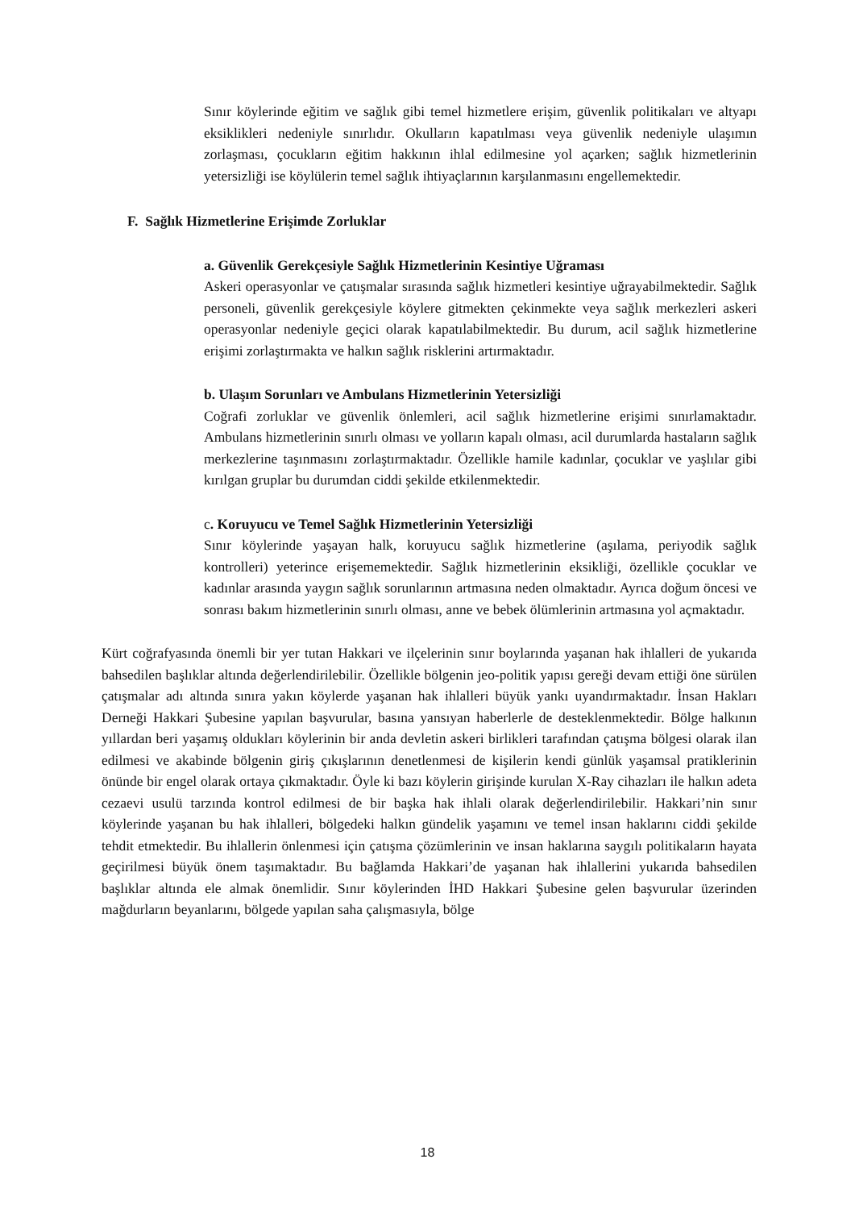Sınır köylerinde eğitim ve sağlık gibi temel hizmetlere erişim, güvenlik politikaları ve altyapı eksiklikleri nedeniyle sınırlıdır. Okulların kapatılması veya güvenlik nedeniyle ulaşımın zorlaşması, çocukların eğitim hakkının ihlal edilmesine yol açarken; sağlık hizmetlerinin yetersizliği ise köylülerin temel sağlık ihtiyaçlarının karşılanmasını engellemektedir.
F. Sağlık Hizmetlerine Erişimde Zorluklar
a. Güvenlik Gerekçesiyle Sağlık Hizmetlerinin Kesintiye Uğraması
Askeri operasyonlar ve çatışmalar sırasında sağlık hizmetleri kesintiye uğrayabilmektedir. Sağlık personeli, güvenlik gerekçesiyle köylere gitmekten çekinmekte veya sağlık merkezleri askeri operasyonlar nedeniyle geçici olarak kapatılabilmektedir. Bu durum, acil sağlık hizmetlerine erişimi zorlaştırmakta ve halkın sağlık risklerini artırmaktadır.
b. Ulaşım Sorunları ve Ambulans Hizmetlerinin Yetersizliği
Coğrafi zorluklar ve güvenlik önlemleri, acil sağlık hizmetlerine erişimi sınırlamaktadır. Ambulans hizmetlerinin sınırlı olması ve yolların kapalı olması, acil durumlarda hastaların sağlık merkezlerine taşınmasını zorlaştırmaktadır. Özellikle hamile kadınlar, çocuklar ve yaşlılar gibi kırılgan gruplar bu durumdan ciddi şekilde etkilenmektedir.
c. Koruyucu ve Temel Sağlık Hizmetlerinin Yetersizliği
Sınır köylerinde yaşayan halk, koruyucu sağlık hizmetlerine (aşılama, periyodik sağlık kontrolleri) yeterince erişememektedir. Sağlık hizmetlerinin eksikliği, özellikle çocuklar ve kadınlar arasında yaygın sağlık sorunlarının artmasına neden olmaktadır. Ayrıca doğum öncesi ve sonrası bakım hizmetlerinin sınırlı olması, anne ve bebek ölümlerinin artmasına yol açmaktadır.
Kürt coğrafyasında önemli bir yer tutan Hakkari ve ilçelerinin sınır boylarında yaşanan hak ihlalleri de yukarıda bahsedilen başlıklar altında değerlendirilebilir. Özellikle bölgenin jeo-politik yapısı gereği devam ettiği öne sürülen çatışmalar adı altında sınıra yakın köylerde yaşanan hak ihlalleri büyük yankı uyandırmaktadır. İnsan Hakları Derneği Hakkari Şubesine yapılan başvurular, basına yansıyan haberlerle de desteklenmektedir. Bölge halkının yıllardan beri yaşamış oldukları köylerinin bir anda devletin askeri birlikleri tarafından çatışma bölgesi olarak ilan edilmesi ve akabinde bölgenin giriş çıkışlarının denetlenmesi de kişilerin kendi günlük yaşamsal pratiklerinin önünde bir engel olarak ortaya çıkmaktadır. Öyle ki bazı köylerin girişinde kurulan X-Ray cihazları ile halkın adeta cezaevi usulü tarzında kontrol edilmesi de bir başka hak ihlali olarak değerlendirilebilir. Hakkari’nin sınır köylerinde yaşanan bu hak ihlalleri, bölgedeki halkın gündelik yaşamını ve temel insan haklarını ciddi şekilde tehdit etmektedir. Bu ihlallerin önlenmesi için çatışma çözümlerinin ve insan haklarına saygılı politikaların hayata geçirilmesi büyük önem taşımaktadır. Bu bağlamda Hakkari’de yaşanan hak ihlallerini yukarıda bahsedilen başlıklar altında ele almak önemlidir. Sınır köylerinden İHD Hakkari Şubesine gelen başvurular üzerinden mağdurların beyanlarını, bölgede yapılan saha çalışmasıyla, bölge
18